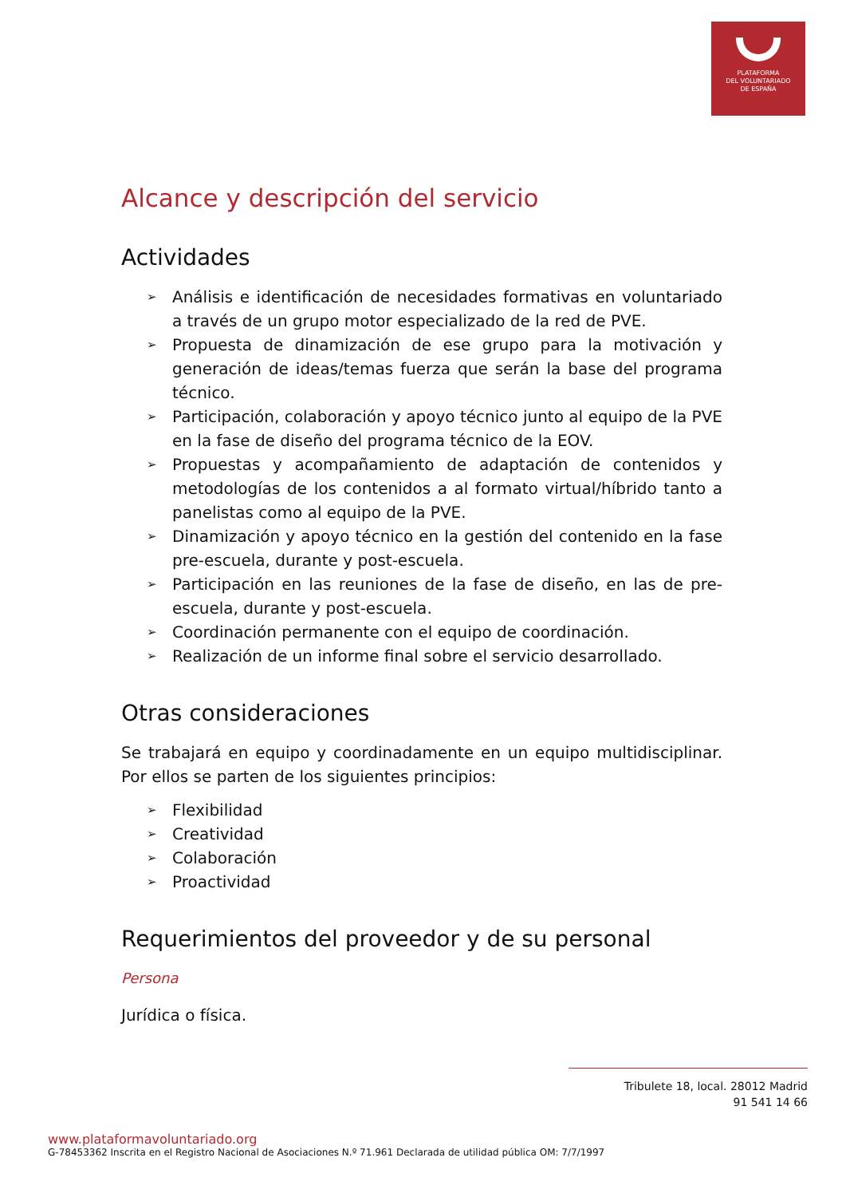PLATAFORMA
DEL VOLUNTARIADO
DE ESPAÑA
Alcance y descripción del servicio
Actividades
➢ Análisis e identificación de necesidades formativas en voluntariado a través de un grupo motor especializado de la red de PVE.
➢ Propuesta de dinamización de ese grupo para la motivación y generación de ideas/temas fuerza que serán la base del programa técnico.
➢ Participación, colaboración y apoyo técnico junto al equipo de la PVE en la fase de diseño del programa técnico de la EOV.
➢ Propuestas y acompañamiento de adaptación de contenidos y metodologías de los contenidos a al formato virtual/híbrido tanto a panelistas como al equipo de la PVE.
➢ Dinamización y apoyo técnico en la gestión del contenido en la fase pre-escuela, durante y post-escuela.
➢ Participación en las reuniones de la fase de diseño, en las de pre-escuela, durante y post-escuela.
➢ Coordinación permanente con el equipo de coordinación.
➢ Realización de un informe final sobre el servicio desarrollado.
Otras consideraciones
Se trabajará en equipo y coordinadamente en un equipo multidisciplinar. Por ellos se parten de los siguientes principios:
➢ Flexibilidad
➢ Creatividad
➢ Colaboración
➢ Proactividad
Requerimientos del proveedor y de su personal
Persona
Jurídica o física.
Tribulete 18, local. 28012 Madrid
91 541 14 66
www.plataformavoluntariado.org
G-78453362 Inscrita en el Registro Nacional de Asociaciones N.º 71.961 Declarada de utilidad pública OM: 7/7/1997